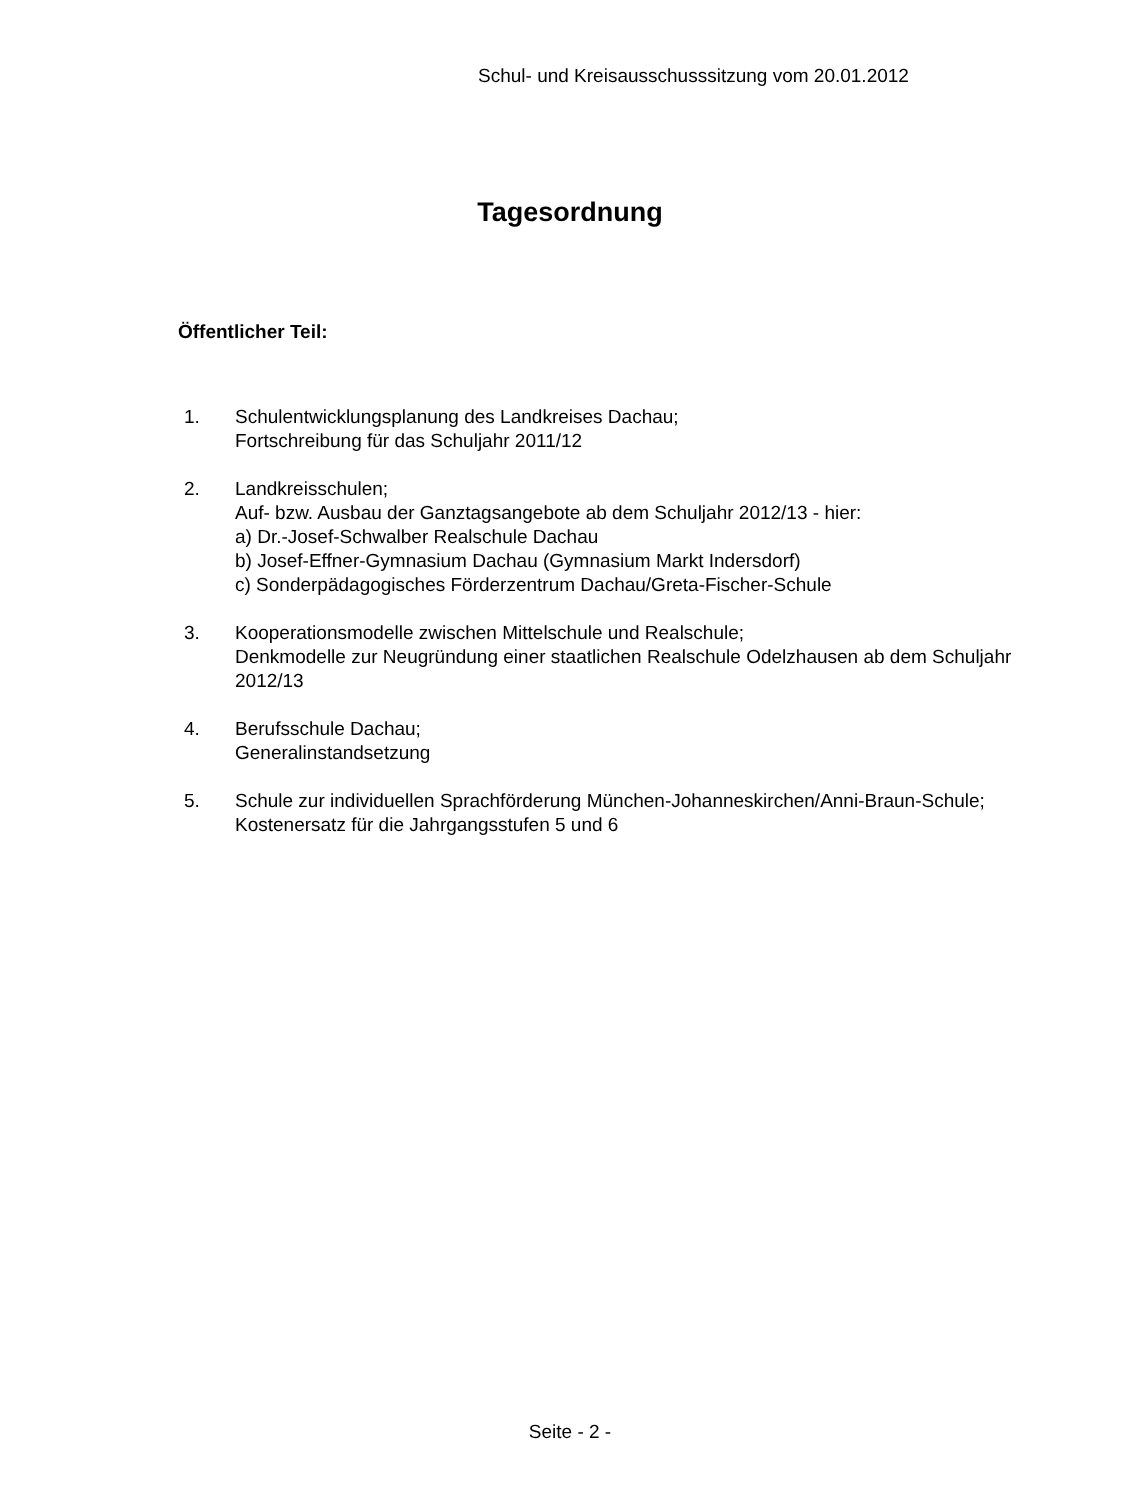Schul- und Kreisausschusssitzung vom 20.01.2012
Tagesordnung
Öffentlicher Teil:
1. Schulentwicklungsplanung des Landkreises Dachau;
Fortschreibung für das Schuljahr 2011/12
2. Landkreisschulen;
Auf- bzw. Ausbau der Ganztagsangebote ab dem Schuljahr 2012/13 - hier:
a) Dr.-Josef-Schwalber Realschule Dachau
b) Josef-Effner-Gymnasium Dachau (Gymnasium Markt Indersdorf)
c) Sonderpädagogisches Förderzentrum Dachau/Greta-Fischer-Schule
3. Kooperationsmodelle zwischen Mittelschule und Realschule;
Denkmodelle zur Neugründung einer staatlichen Realschule Odelzhausen ab dem Schuljahr 2012/13
4. Berufsschule Dachau;
Generalinstandsetzung
5. Schule zur individuellen Sprachförderung München-Johanneskirchen/Anni-Braun-Schule;
Kostenersatz für die Jahrgangsstufen 5 und 6
Seite - 2 -